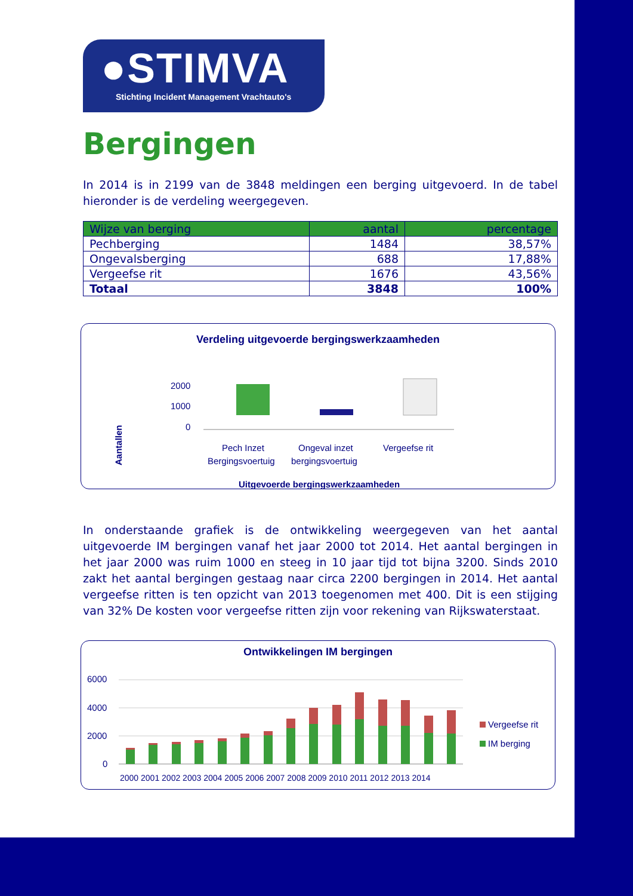●STIMVA
Stichting Incident Management Vrachtauto's
Bergingen
In 2014 is in 2199 van de 3848 meldingen een berging uitgevoerd. In de tabel hieronder is de verdeling weergegeven.
| Wijze van berging | aantal | percentage |
| --- | --- | --- |
| Pechberging | 1484 | 38,57% |
| Ongevalsberging | 688 | 17,88% |
| Vergeefse rit | 1676 | 43,56% |
| Totaal | 3848 | 100% |
Verdeling uitgevoerde bergingswerkzaamheden
Aantallen
2000
1000
0
Pech Inzet
Bergingsvoertuig
Ongeval inzet
bergingsvoertuig
Vergeefse rit
Uitgevoerde bergingswerkzaamheden
In onderstaande grafiek is de ontwikkeling weergegeven van het aantal uitgevoerde IM bergingen vanaf het jaar 2000 tot 2014. Het aantal bergingen in het jaar 2000 was ruim 1000 en steeg in 10 jaar tijd tot bijna 3200. Sinds 2010 zakt het aantal bergingen gestaag naar circa 2200 bergingen in 2014. Het aantal vergeefse ritten is ten opzicht van 2013 toegenomen met 400. Dit is een stijging van 32% De kosten voor vergeefse ritten zijn voor rekening van Rijkswaterstaat.
Ontwikkelingen IM bergingen
6000
4000
2000
0
2000 2001 2002 2003 2004 2005 2006 2007 2008 2009 2010 2011 2012 2013 2014
Vergeefse rit
IM berging